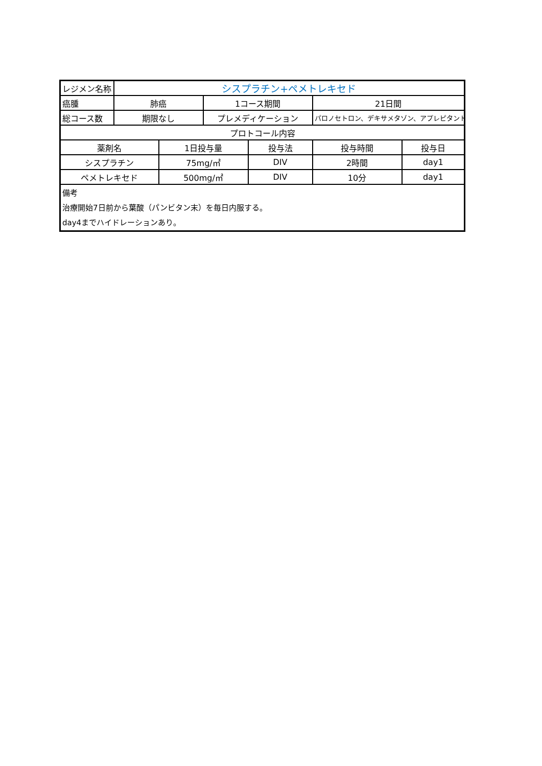| レジメン名称 | シスプラチン+ペメトレキセド | | | | | |
| 癌腫 | 肺癌 | | 1コース期間 | | 21日間 | |
| 総コース数 | 期限なし | | プレメディケーション | | パロノセトロン、デキサメタゾン、アプレピタント | |
| プロトコール内容 | | | | | | |
| 薬剤名 | | 1日投与量 | | 投与法 | 投与時間 | 投与日 |
| シスプラチン | | 75mg/㎡ | | DIV | 2時間 | day1 |
| ペメトレキセド | | 500mg/㎡ | | DIV | 10分 | day1 |
| 備考 治療開始7日前から葉酸（パンビタン末）を毎日内服する。 day4までハイドレーションあり。 | | | | | | |